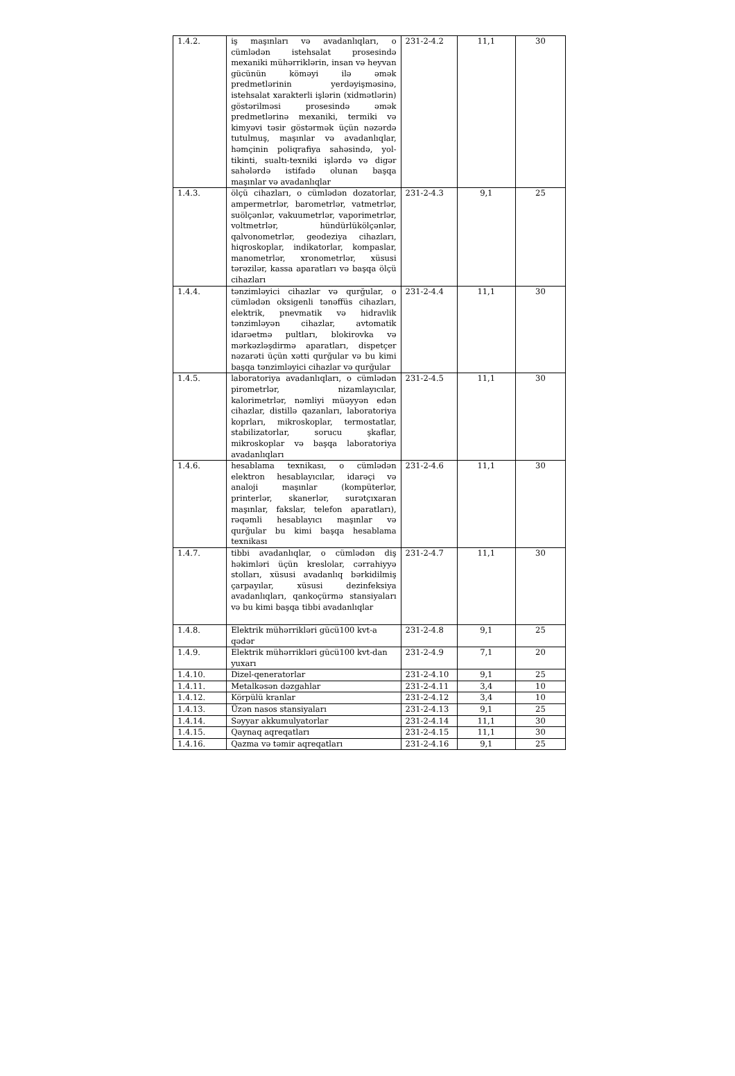| 1.4.2. | iş maşınları və avadanlıqları, o cümlədən istehsalat prosesində mexaniki mühərriklərin, insan və heyvan gücünün köməyi ilə əmək predmetlərinin yerdəyişməsinə, istehsalat xarakterli işlərin (xidmətlərin) göstərilməsi prosesində əmək predmetlərinə mexaniki, termiki və kimyəvi təsir göstərmək üçün nəzərdə tutulmuş, maşınlar və avadanlıqlar, həmçinin poliqrafiya sahəsində, yol-tikinti, sualtı-texniki işlərdə və digər sahələrdə istifadə olunan başqa maşınlar və avadanlıqlar | 231-2-4.2 | 11,1 | 30 |
| 1.4.3. | ölçü cihazları, o cümlədən dozatorlar, ampermetrlər, barometrlər, vatmetrlər, suölçənlər, vakuumetrlər, vaporimetrlər, voltmetrlər, hündürlükölçənlər, qalvonometrlər, geodeziya cihazları, hiqroskoplar, indikatorlar, kompaslar, manometrlər, xronometrlər, xüsusi tərəzilər, kassa aparatları və başqa ölçü cihazları | 231-2-4.3 | 9,1 | 25 |
| 1.4.4. | tənzimləyici cihazlar və qurğular, o cümlədən oksigenli tənəffüs cihazları, elektrik, pnevmatik və hidravlik tənzimləyən cihazlar, avtomatik idarəetmə pultları, blokirovka və mərkəzləşdirmə aparatları, dispetçer nəzarəti üçün xətti qurğular və bu kimi başqa tənzimləyici cihazlar və qurğular | 231-2-4.4 | 11,1 | 30 |
| 1.4.5. | laboratoriya avadanlıqları, o cümlədən pirometrlər, nizamlayıcılar, kalorimetrlər, nəmliyi müəyyən edən cihazlar, distillə qazanları, laboratoriya koprları, mikroskoplar, termostatlar, stabilizatorlar, sorucu şkaflar, mikroskoplar və başqa laboratoriya avadanlıqları | 231-2-4.5 | 11,1 | 30 |
| 1.4.6. | hesablama texnikası, o cümlədən elektron hesablayıcılar, idarəçi və analoji maşınlar (kompüterlər, printerlər, skanerlər, surətçıxaran maşınlar, fakslar, telefon aparatları), rəqəmli hesablayıcı maşınlar və qurğular bu kimi başqa hesablama texnikası | 231-2-4.6 | 11,1 | 30 |
| 1.4.7. | tibbi avadanlıqlar, o cümlədən diş həkimləri üçün kreslolar, cərrahiyyə stolları, xüsusi avadanlıq bərkidilmiş çarpayılar, xüsusi dezinfeksiya avadanlıqları, qankoçürmə stansiyaları və bu kimi başqa tibbi avadanlıqlar | 231-2-4.7 | 11,1 | 30 |
| 1.4.8. | Elektrik mühərrikləri gücü100 kvt-a qədər | 231-2-4.8 | 9,1 | 25 |
| 1.4.9. | Elektrik mühərrikləri gücü100 kvt-dan yuxarı | 231-2-4.9 | 7,1 | 20 |
| 1.4.10. | Dizel-qeneratorlar | 231-2-4.10 | 9,1 | 25 |
| 1.4.11. | Metalkəsən dəzgahlar | 231-2-4.11 | 3,4 | 10 |
| 1.4.12. | Körpülü kranlar | 231-2-4.12 | 3,4 | 10 |
| 1.4.13. | Üzən nasos stansiyaları | 231-2-4.13 | 9,1 | 25 |
| 1.4.14. | Səyyar akkumulyatorlar | 231-2-4.14 | 11,1 | 30 |
| 1.4.15. | Qaynaq aqreqatları | 231-2-4.15 | 11,1 | 30 |
| 1.4.16. | Qazma və təmir aqreqatları | 231-2-4.16 | 9,1 | 25 |